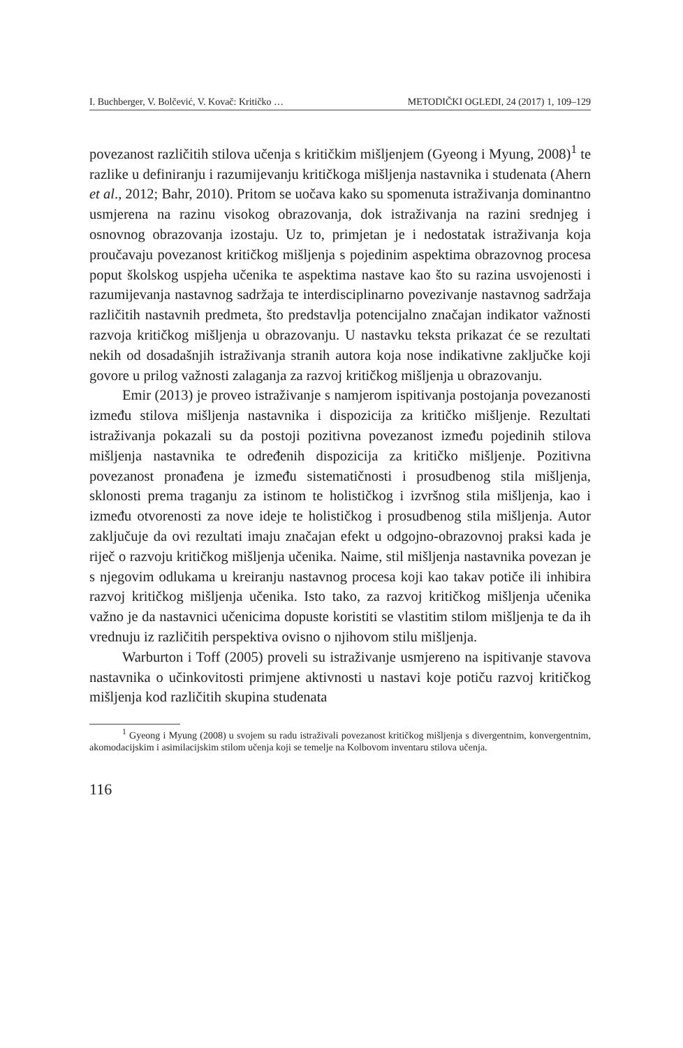I. Buchberger, V. Bolčević, V. Kovač: Kritičko … METODIČKI OGLEDI, 24 (2017) 1, 109–129
povezanost različitih stilova učenja s kritičkim mišljenjem (Gyeong i Myung, 2008)<sup>1</sup> te razlike u definiranju i razumijevanju kritičkoga mišljenja nastavnika i studenata (Ahern et al., 2012; Bahr, 2010). Pritom se uočava kako su spomenuta istraživanja dominantno usmjerena na razinu visokog obrazovanja, dok istraživanja na razini srednjeg i osnovnog obrazovanja izostaju. Uz to, primjetan je i nedostatak istraživanja koja proučavaju povezanost kritičkog mišljenja s pojedinim aspektima obrazovnog procesa poput školskog uspjeha učenika te aspektima nastave kao što su razina usvojenosti i razumijevanja nastavnog sadržaja te interdisciplinarno povezivanje nastavnog sadržaja različitih nastavnih predmeta, što predstavlja potencijalno značajan indikator važnosti razvoja kritičkog mišljenja u obrazovanju. U nastavku teksta prikazat će se rezultati nekih od dosadašnjih istraživanja stranih autora koja nose indikativne zaključke koji govore u prilog važnosti zalaganja za razvoj kritičkog mišljenja u obrazovanju.
Emir (2013) je proveo istraživanje s namjerom ispitivanja postojanja povezanosti između stilova mišljenja nastavnika i dispozicija za kritičko mišljenje. Rezultati istraživanja pokazali su da postoji pozitivna povezanost između pojedinih stilova mišljenja nastavnika te određenih dispozicija za kritičko mišljenje. Pozitivna povezanost pronađena je između sistematičnosti i prosudbenog stila mišljenja, sklonosti prema traganju za istinom te holističkog i izvršnog stila mišljenja, kao i između otvorenosti za nove ideje te holističkog i prosudbenog stila mišljenja. Autor zaključuje da ovi rezultati imaju značajan efekt u odgojno-obrazovnoj praksi kada je riječ o razvoju kritičkog mišljenja učenika. Naime, stil mišljenja nastavnika povezan je s njegovim odlukama u kreiranju nastavnog procesa koji kao takav potiče ili inhibira razvoj kritičkog mišljenja učenika. Isto tako, za razvoj kritičkog mišljenja učenika važno je da nastavnici učenicima dopuste koristiti se vlastitim stilom mišljenja te da ih vrednuju iz različitih perspektiva ovisno o njihovom stilu mišljenja.
Warburton i Toff (2005) proveli su istraživanje usmjereno na ispitivanje stavova nastavnika o učinkovitosti primjene aktivnosti u nastavi koje potiču razvoj kritičkog mišljenja kod različitih skupina studenata
<sup>1</sup> Gyeong i Myung (2008) u svojem su radu istraživali povezanost kritičkog mišljenja s divergentnim, konvergentnim, akomodacijskim i asimilacijskim stilom učenja koji se temelje na Kolbovom inventaru stilova učenja.
116